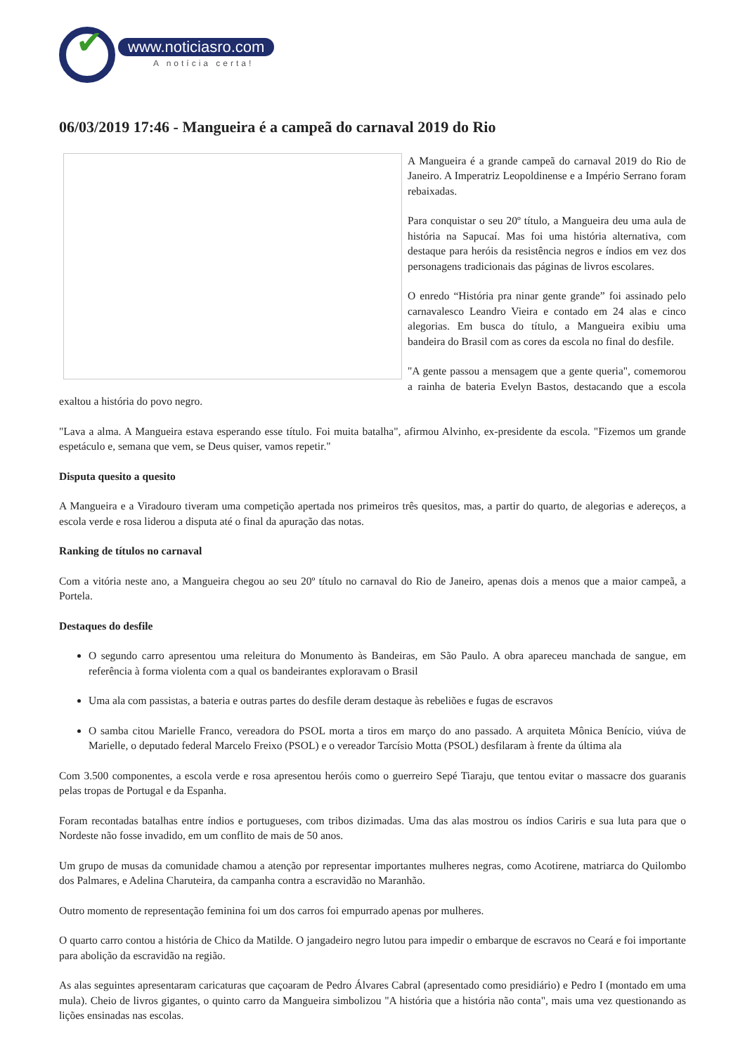✔
www.noticiasro.com
A notícia certa!
06/03/2019 17:46 - Mangueira é a campeã do carnaval 2019 do Rio
A Mangueira é a grande campeã do carnaval 2019 do Rio de Janeiro. A Imperatriz Leopoldinense e a Império Serrano foram rebaixadas.
Para conquistar o seu 20º título, a Mangueira deu uma aula de história na Sapucaí. Mas foi uma história alternativa, com destaque para heróis da resistência negros e índios em vez dos personagens tradicionais das páginas de livros escolares.
O enredo “História pra ninar gente grande” foi assinado pelo carnavalesco Leandro Vieira e contado em 24 alas e cinco alegorias. Em busca do título, a Mangueira exibiu uma bandeira do Brasil com as cores da escola no final do desfile.
"A gente passou a mensagem que a gente queria", comemorou a rainha de bateria Evelyn Bastos, destacando que a escola exaltou a história do povo negro.
"Lava a alma. A Mangueira estava esperando esse título. Foi muita batalha", afirmou Alvinho, ex-presidente da escola. "Fizemos um grande espetáculo e, semana que vem, se Deus quiser, vamos repetir."
Disputa quesito a quesito
A Mangueira e a Viradouro tiveram uma competição apertada nos primeiros três quesitos, mas, a partir do quarto, de alegorias e adereços, a escola verde e rosa liderou a disputa até o final da apuração das notas.
Ranking de títulos no carnaval
Com a vitória neste ano, a Mangueira chegou ao seu 20º título no carnaval do Rio de Janeiro, apenas dois a menos que a maior campeã, a Portela.
Destaques do desfile
O segundo carro apresentou uma releitura do Monumento às Bandeiras, em São Paulo. A obra apareceu manchada de sangue, em referência à forma violenta com a qual os bandeirantes exploravam o Brasil
Uma ala com passistas, a bateria e outras partes do desfile deram destaque às rebeliões e fugas de escravos
O samba citou Marielle Franco, vereadora do PSOL morta a tiros em março do ano passado. A arquiteta Mônica Benício, viúva de Marielle, o deputado federal Marcelo Freixo (PSOL) e o vereador Tarcísio Motta (PSOL) desfilaram à frente da última ala
Com 3.500 componentes, a escola verde e rosa apresentou heróis como o guerreiro Sepé Tiaraju, que tentou evitar o massacre dos guaranis pelas tropas de Portugal e da Espanha.
Foram recontadas batalhas entre índios e portugueses, com tribos dizimadas. Uma das alas mostrou os índios Cariris e sua luta para que o Nordeste não fosse invadido, em um conflito de mais de 50 anos.
Um grupo de musas da comunidade chamou a atenção por representar importantes mulheres negras, como Acotirene, matriarca do Quilombo dos Palmares, e Adelina Charuteira, da campanha contra a escravidão no Maranhão.
Outro momento de representação feminina foi um dos carros foi empurrado apenas por mulheres.
O quarto carro contou a história de Chico da Matilde. O jangadeiro negro lutou para impedir o embarque de escravos no Ceará e foi importante para abolição da escravidão na região.
As alas seguintes apresentaram caricaturas que caçoaram de Pedro Álvares Cabral (apresentado como presidiário) e Pedro I (montado em uma mula). Cheio de livros gigantes, o quinto carro da Mangueira simbolizou "A história que a história não conta", mais uma vez questionando as lições ensinadas nas escolas.